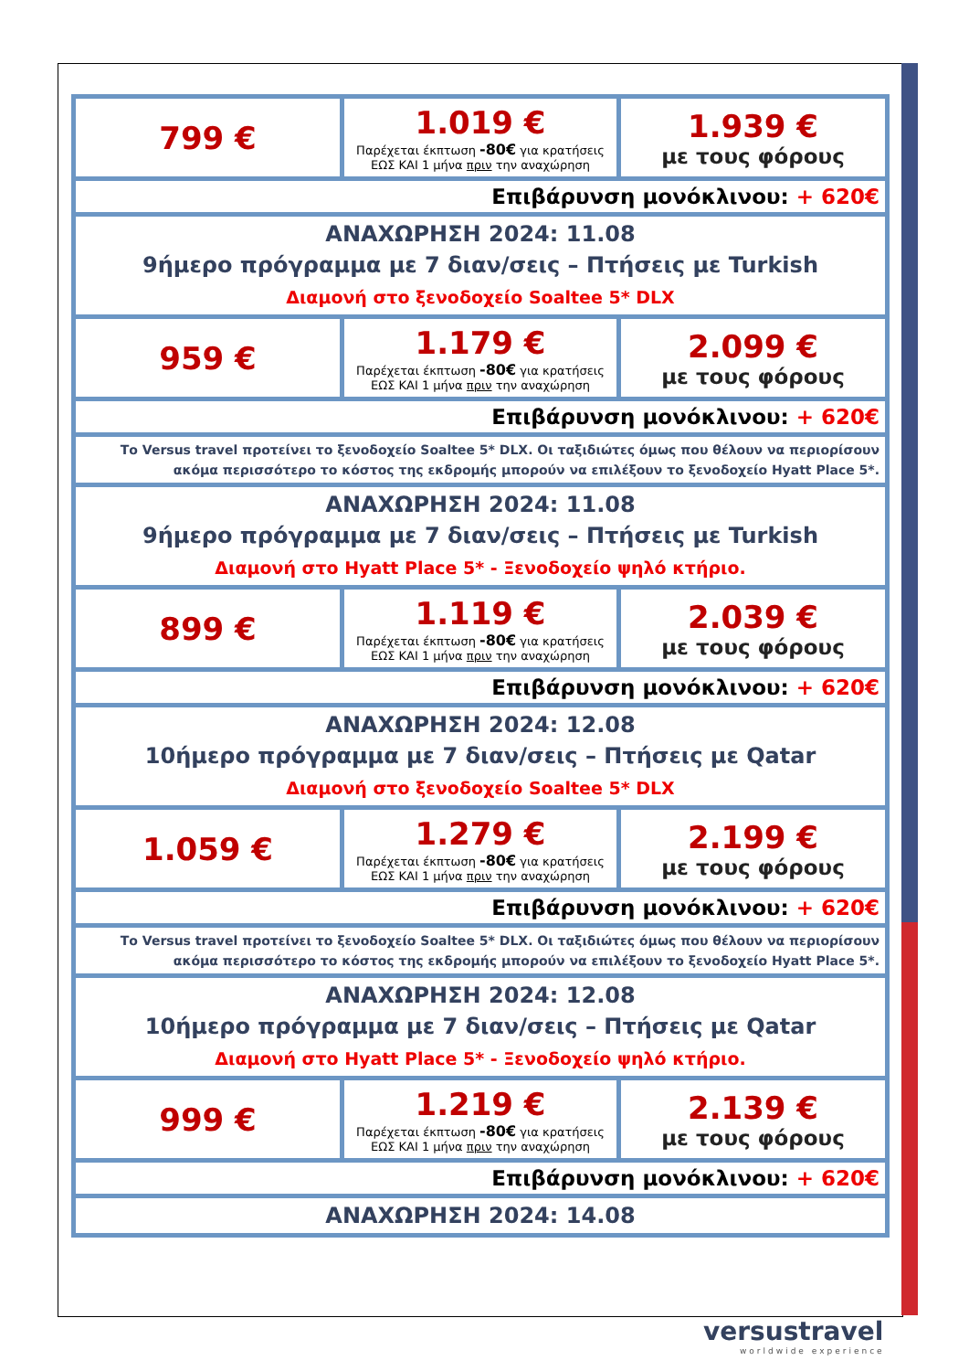| 799 € | 1.019 € Παρέχεται έκπτωση -80€ για κρατήσεις ΕΩΣ ΚΑΙ 1 μήνα πριν την αναχώρηση | 1.939 € με τους φόρους |
| Επιβάρυνση μονόκλινου: + 620€ | | |
| ΑΝΑΧΩΡΗΣΗ 2024: 11.08 9ήμερο πρόγραμμα με 7 διαν/σεις – Πτήσεις με Turkish Διαμονή στο ξενοδοχείο Soaltee 5* DLX | | |
| 959 € | 1.179 € Παρέχεται έκπτωση -80€ για κρατήσεις ΕΩΣ ΚΑΙ 1 μήνα πριν την αναχώρηση | 2.099 € με τους φόρους |
| Επιβάρυνση μονόκλινου: + 620€ | | |
| Το Versus travel προτείνει το ξενοδοχείο Soaltee 5* DLX. Οι ταξιδιώτες όμως που θέλουν να περιορίσουν ακόμα περισσότερο το κόστος της εκδρομής μπορούν να επιλέξουν το ξενοδοχείο Hyatt Place 5*. | | |
| ΑΝΑΧΩΡΗΣΗ 2024: 11.08 9ήμερο πρόγραμμα με 7 διαν/σεις – Πτήσεις με Turkish Διαμονή στο Hyatt Place 5* - Ξενοδοχείο ψηλό κτήριο. | | |
| 899 € | 1.119 € Παρέχεται έκπτωση -80€ για κρατήσεις ΕΩΣ ΚΑΙ 1 μήνα πριν την αναχώρηση | 2.039 € με τους φόρους |
| Επιβάρυνση μονόκλινου: + 620€ | | |
| ΑΝΑΧΩΡΗΣΗ 2024: 12.08 10ήμερο πρόγραμμα με 7 διαν/σεις – Πτήσεις με Qatar Διαμονή στο ξενοδοχείο Soaltee 5* DLX | | |
| 1.059 € | 1.279 € Παρέχεται έκπτωση -80€ για κρατήσεις ΕΩΣ ΚΑΙ 1 μήνα πριν την αναχώρηση | 2.199 € με τους φόρους |
| Επιβάρυνση μονόκλινου: + 620€ | | |
| Το Versus travel προτείνει το ξενοδοχείο Soaltee 5* DLX. Οι ταξιδιώτες όμως που θέλουν να περιορίσουν ακόμα περισσότερο το κόστος της εκδρομής μπορούν να επιλέξουν το ξενοδοχείο Hyatt Place 5*. | | |
| ΑΝΑΧΩΡΗΣΗ 2024: 12.08 10ήμερο πρόγραμμα με 7 διαν/σεις – Πτήσεις με Qatar Διαμονή στο Hyatt Place 5* - Ξενοδοχείο ψηλό κτήριο. | | |
| 999 € | 1.219 € Παρέχεται έκπτωση -80€ για κρατήσεις ΕΩΣ ΚΑΙ 1 μήνα πριν την αναχώρηση | 2.139 € με τους φόρους |
| Επιβάρυνση μονόκλινου: + 620€ | | |
| ΑΝΑΧΩΡΗΣΗ 2024: 14.08 | | |
versustravel
worldwide experience